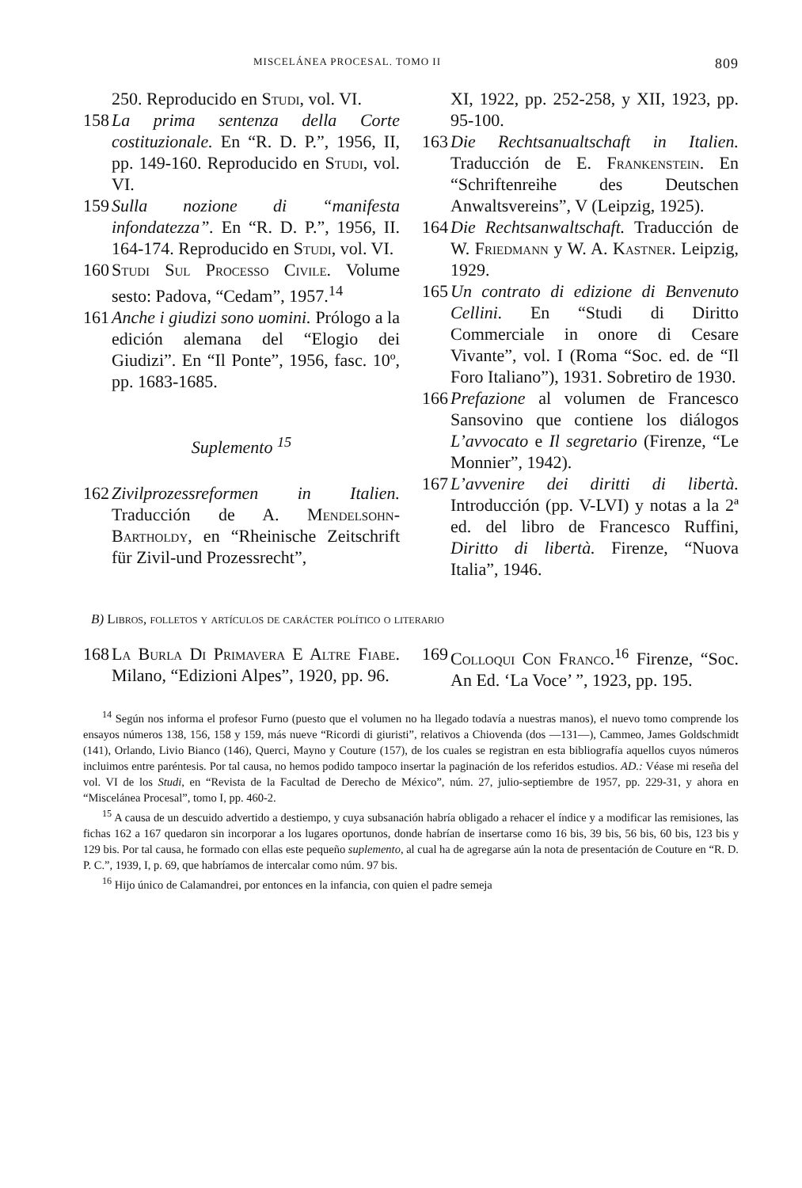MISCELÁNEA PROCESAL. TOMO II 809
250. Reproducido en Studi, vol. VI.
158 La prima sentenza della Corte costituzionale. En “R. D. P.”, 1956, II, pp. 149-160. Reproducido en Studi, vol. VI.
159 Sulla nozione di “manifesta infondatezza”. En “R. D. P.”, 1956, II. 164-174. Reproducido en Studi, vol. VI.
160 Studi Sul Processo Civile. Volume sesto: Padova, “Cedam”, 1957.<sup>14</sup>
161 Anche i giudizi sono uomini. Prólogo a la edición alemana del “Elogio dei Giudizi”. En “Il Ponte”, 1956, fasc. 10º, pp. 1683-1685.
Suplemento <sup>15</sup>
162 Zivilprozessreformen in Italien. Traducción de A. Mendelsohn-Bartholdy, en “Rheinische Zeitschrift für Zivil-und Prozessrecht”,
XI, 1922, pp. 252-258, y XII, 1923, pp. 95-100.
163 Die Rechtsanualtschaft in Italien. Traducción de E. Frankenstein. En “Schriftenreihe des Deutschen Anwaltsvereins”, V (Leipzig, 1925).
164 Die Rechtsanwaltschaft. Traducción de W. Friedmann y W. A. Kastner. Leipzig, 1929.
165 Un contrato di edizione di Benvenuto Cellini. En “Studi di Diritto Commerciale in onore di Cesare Vivante”, vol. I (Roma “Soc. ed. de “Il Foro Italiano”), 1931. Sobretiro de 1930.
166 Prefazione al volumen de Francesco Sansovino que contiene los diálogos L’avvocato e Il segretario (Firenze, “Le Monnier”, 1942).
167 L’avvenire dei diritti di libertà. Introducción (pp. V-LVI) y notas a la 2ª ed. del libro de Francesco Ruffini, Diritto di libertà. Firenze, “Nuova Italia”, 1946.
B) Libros, folletos y artículos de carácter político o literario
168 La Burla Di Primavera E Altre Fiabe. Milano, “Edizioni Alpes”, 1920, pp. 96.
169 Colloqui Con Franco.<sup>16</sup> Firenze, “Soc. An Ed. ‘La Voce’ ”, 1923, pp. 195.
<sup>14</sup> Según nos informa el profesor Furno (puesto que el volumen no ha llegado todavía a nuestras manos), el nuevo tomo comprende los ensayos números 138, 156, 158 y 159, más nueve “Ricordi di giuristi”, relativos a Chiovenda (dos —131—), Cammeo, James Goldschmidt (141), Orlando, Livio Bianco (146), Querci, Mayno y Couture (157), de los cuales se registran en esta bibliografía aquellos cuyos números incluimos entre paréntesis. Por tal causa, no hemos podido tampoco insertar la paginación de los referidos estudios. AD.: Véase mi reseña del vol. VI de los Studi, en “Revista de la Facultad de Derecho de México”, núm. 27, julio-septiembre de 1957, pp. 229-31, y ahora en “Miscelánea Procesal”, tomo I, pp. 460-2.
<sup>15</sup> A causa de un descuido advertido a destiempo, y cuya subsanación habría obligado a rehacer el índice y a modificar las remisiones, las fichas 162 a 167 quedaron sin incorporar a los lugares oportunos, donde habrían de insertarse como 16 bis, 39 bis, 56 bis, 60 bis, 123 bis y 129 bis. Por tal causa, he formado con ellas este pequeño suplemento, al cual ha de agregarse aún la nota de presentación de Couture en “R. D. P. C.”, 1939, I, p. 69, que habríamos de intercalar como núm. 97 bis.
<sup>16</sup> Hijo único de Calamandrei, por entonces en la infancia, con quien el padre semeja